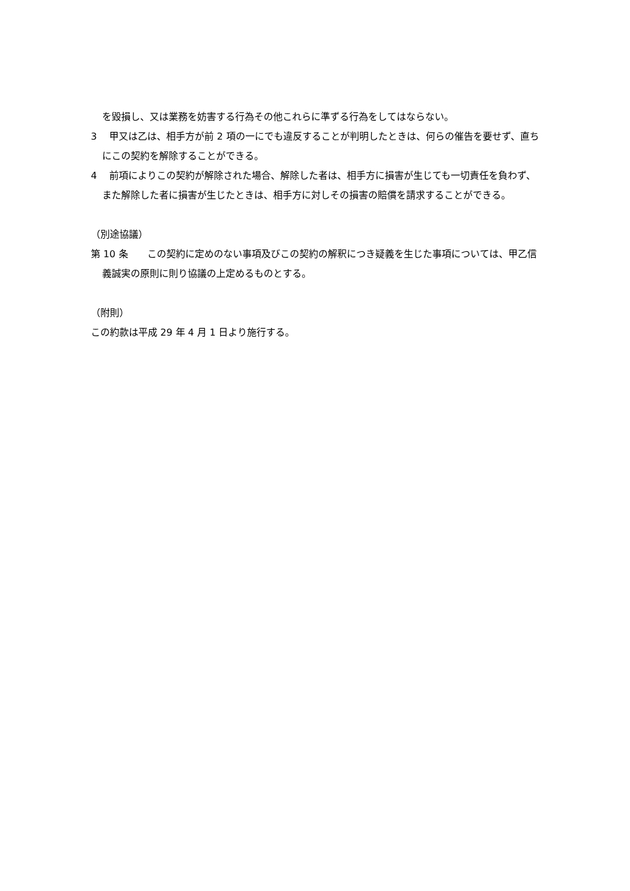を毀損し、又は業務を妨害する行為その他これらに準ずる行為をしてはならない。
3　 甲又は乙は、相手方が前 2 項の一にでも違反することが判明したときは、何らの催告を要せず、直ちにこの契約を解除することができる。
4　 前項によりこの契約が解除された場合、解除した者は、相手方に損害が生じても一切責任を負わず、また解除した者に損害が生じたときは、相手方に対しその損害の賠償を請求することができる。
（別途協議）
第 10 条　　この契約に定めのない事項及びこの契約の解釈につき疑義を生じた事項については、甲乙信義誠実の原則に則り協議の上定めるものとする。
（附則）
この約款は平成 29 年 4 月 1 日より施行する。